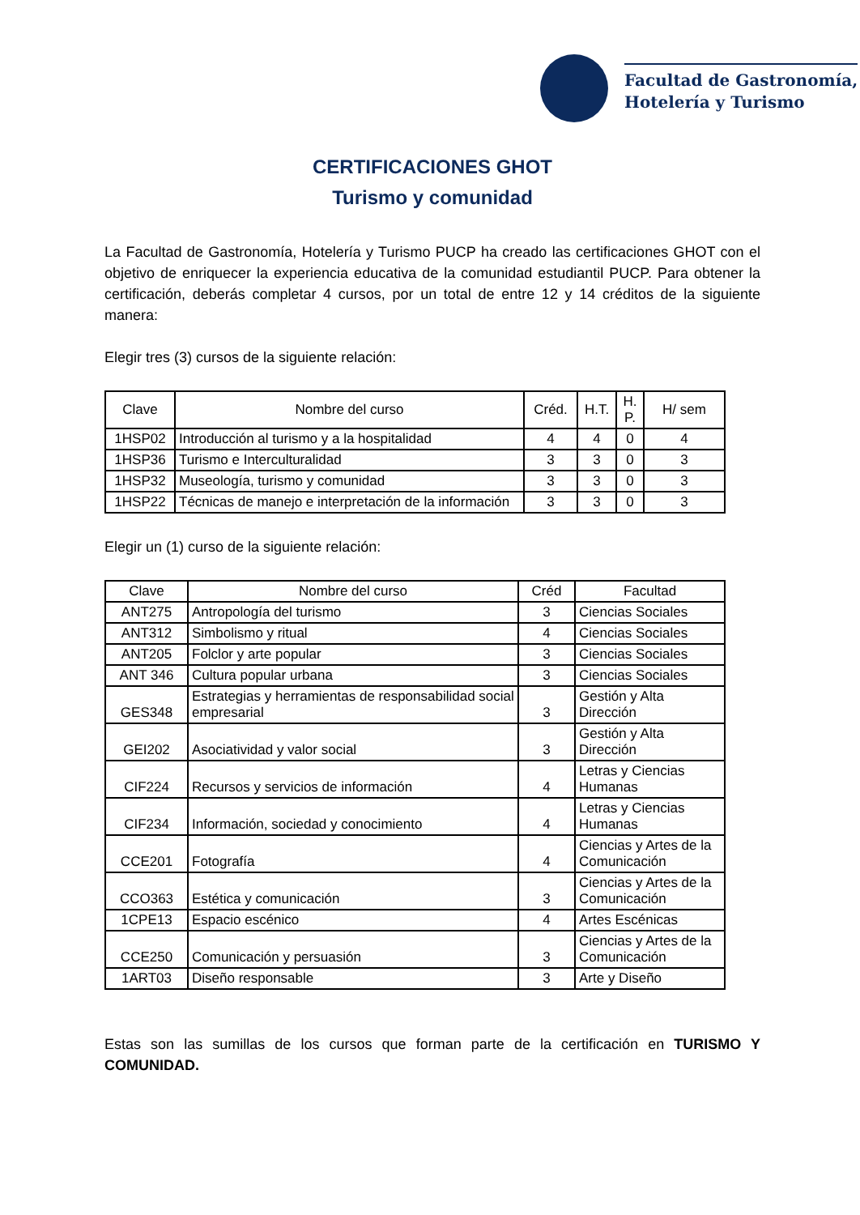Facultad de Gastronomía,
Hotelería y Turismo
CERTIFICACIONES GHOT
Turismo y comunidad
La Facultad de Gastronomía, Hotelería y Turismo PUCP ha creado las certificaciones GHOT con el objetivo de enriquecer la experiencia educativa de la comunidad estudiantil PUCP. Para obtener la certificación, deberás completar 4 cursos, por un total de entre 12 y 14 créditos de la siguiente manera:
Elegir tres (3) cursos de la siguiente relación:
| Clave | Nombre del curso | Créd. | H.T. | H. P. | H/ sem |
| --- | --- | --- | --- | --- | --- |
| 1HSP02 | Introducción al turismo y a la hospitalidad | 4 | 4 | 0 | 4 |
| 1HSP36 | Turismo e Interculturalidad | 3 | 3 | 0 | 3 |
| 1HSP32 | Museología, turismo y comunidad | 3 | 3 | 0 | 3 |
| 1HSP22 | Técnicas de manejo e interpretación de la información | 3 | 3 | 0 | 3 |
Elegir un (1) curso de la siguiente relación:
| Clave | Nombre del curso | Créd | Facultad |
| --- | --- | --- | --- |
| ANT275 | Antropología del turismo | 3 | Ciencias Sociales |
| ANT312 | Simbolismo y ritual | 4 | Ciencias Sociales |
| ANT205 | Folclor y arte popular | 3 | Ciencias Sociales |
| ANT 346 | Cultura popular urbana | 3 | Ciencias Sociales |
| GES348 | Estrategias y herramientas de responsabilidad social empresarial | 3 | Gestión y Alta Dirección |
| GEI202 | Asociatividad y valor social | 3 | Gestión y Alta Dirección |
| CIF224 | Recursos y servicios de información | 4 | Letras y Ciencias Humanas |
| CIF234 | Información, sociedad y conocimiento | 4 | Letras y Ciencias Humanas |
| CCE201 | Fotografía | 4 | Ciencias y Artes de la Comunicación |
| CCO363 | Estética y comunicación | 3 | Ciencias y Artes de la Comunicación |
| 1CPE13 | Espacio escénico | 4 | Artes Escénicas |
| CCE250 | Comunicación y persuasión | 3 | Ciencias y Artes de la Comunicación |
| 1ART03 | Diseño responsable | 3 | Arte y Diseño |
Estas son las sumillas de los cursos que forman parte de la certificación en TURISMO Y COMUNIDAD.